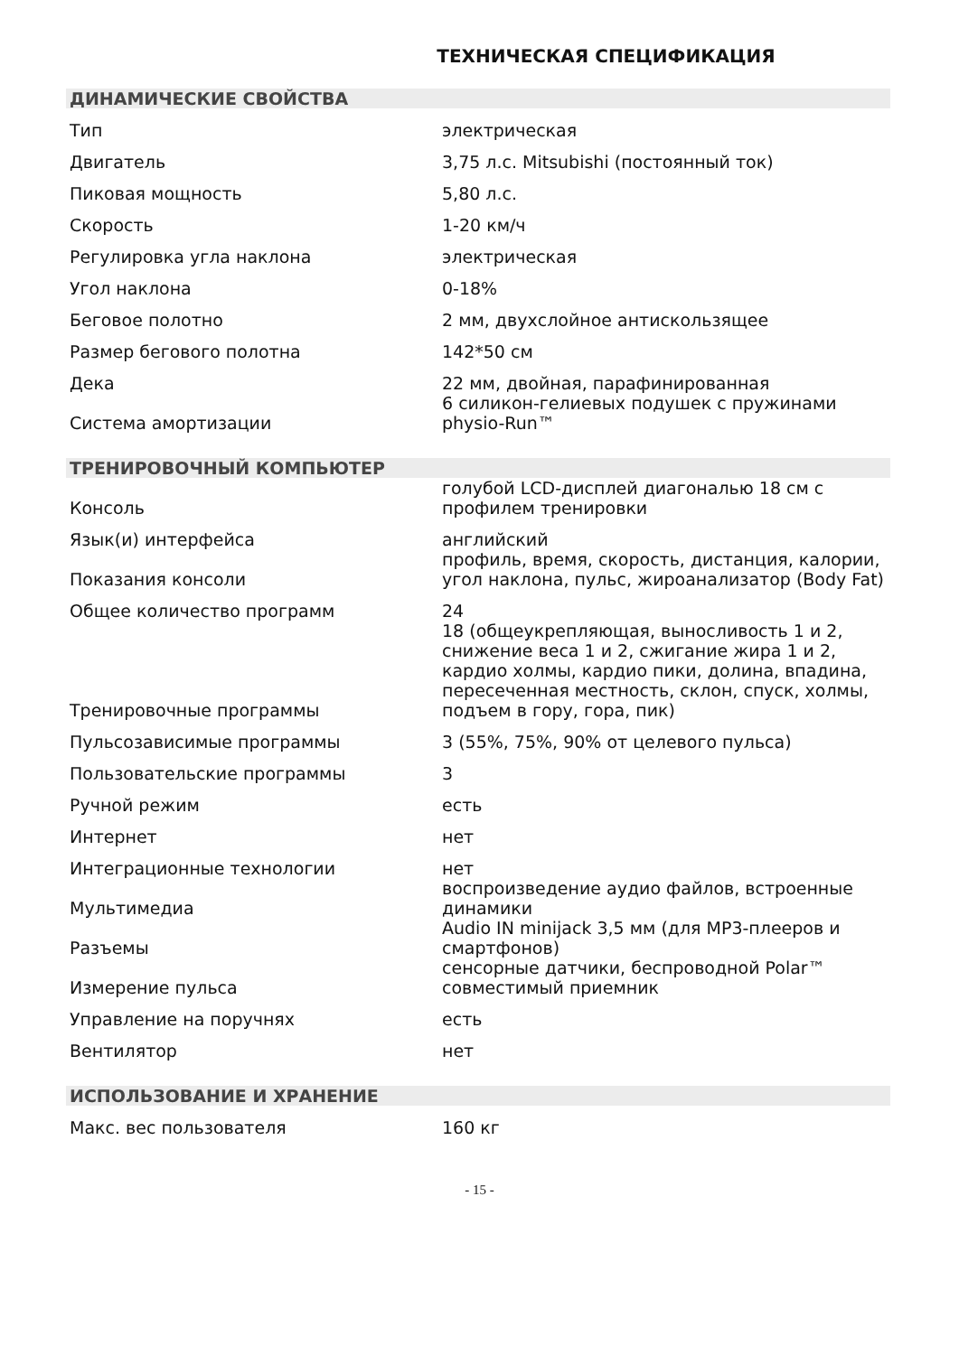ТЕХНИЧЕСКАЯ СПЕЦИФИКАЦИЯ
| ДИНАМИЧЕСКИЕ СВОЙСТВА | |
| --- | --- |
| Тип | электрическая |
| Двигатель | 3,75 л.с. Mitsubishi (постоянный ток) |
| Пиковая мощность | 5,80 л.с. |
| Скорость | 1-20 км/ч |
| Регулировка угла наклона | электрическая |
| Угол наклона | 0-18% |
| Беговое полотно | 2 мм, двухслойное антискользящее |
| Размер бегового полотна | 142*50 см |
| Дека | 22 мм, двойная, парафинированная |
| Система амортизации | 6 силикон-гелиевых подушек с пружинами physio-Run™ |
| ТРЕНИРОВОЧНЫЙ КОМПЬЮТЕР | |
| Консоль | голубой LCD-дисплей диагональю 18 см с профилем тренировки |
| Язык(и) интерфейса | английский |
| Показания консоли | профиль, время, скорость, дистанция, калории, угол наклона, пульс, жироанализатор (Body Fat) |
| Общее количество программ | 24 |
| Тренировочные программы | 18 (общеукрепляющая, выносливость 1 и 2, снижение веса 1 и 2, сжигание жира 1 и 2, кардио холмы, кардио пики, долина, впадина, пересеченная местность, склон, спуск, холмы, подъем в гору, гора, пик) |
| Пульсозависимые программы | 3 (55%, 75%, 90% от целевого пульса) |
| Пользовательские программы | 3 |
| Ручной режим | есть |
| Интернет | нет |
| Интеграционные технологии | нет |
| Мультимедиа | воспроизведение аудио файлов, встроенные динамики |
| Разъемы | Audio IN minijack 3,5 мм (для MP3-плееров и смартфонов) |
| Измерение пульса | сенсорные датчики, беспроводной Polar™ совместимый приемник |
| Управление на поручнях | есть |
| Вентилятор | нет |
| ИСПОЛЬЗОВАНИЕ И ХРАНЕНИЕ | |
| Макс. вес пользователя | 160 кг |
- 15 -